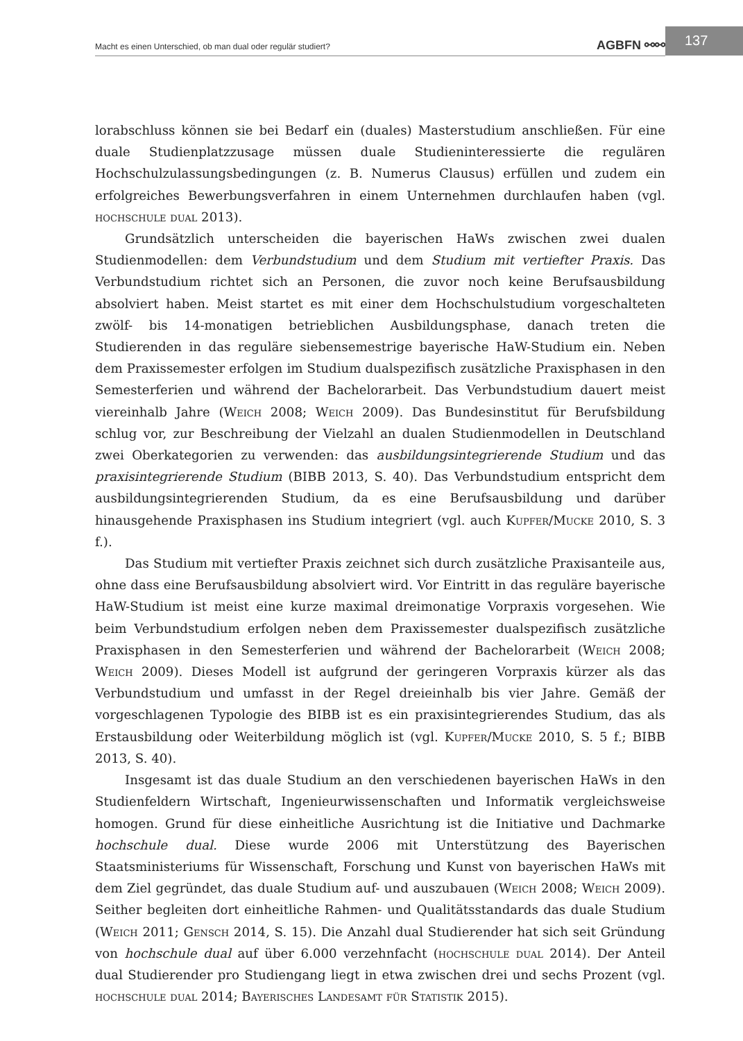Macht es einen Unterschied, ob man dual oder regulär studiert? AGBFN ⚯⚯ 137
lorabschluss können sie bei Bedarf ein (duales) Masterstudium anschließen. Für eine duale Studienplatzzusage müssen duale Studieninteressierte die regulären Hochschulzulassungsbedingungen (z. B. Numerus Clausus) erfüllen und zudem ein erfolgreiches Bewerbungsverfahren in einem Unternehmen durchlaufen haben (vgl. hochschule dual 2013).
Grundsätzlich unterscheiden die bayerischen HaWs zwischen zwei dualen Studienmodellen: dem Verbundstudium und dem Studium mit vertiefter Praxis. Das Verbundstudium richtet sich an Personen, die zuvor noch keine Berufsausbildung absolviert haben. Meist startet es mit einer dem Hochschulstudium vorgeschalteten zwölf- bis 14-monatigen betrieblichen Ausbildungsphase, danach treten die Studierenden in das reguläre siebensemestrige bayerische HaW-Studium ein. Neben dem Praxissemester erfolgen im Studium dualspezifisch zusätzliche Praxisphasen in den Semesterferien und während der Bachelorarbeit. Das Verbundstudium dauert meist viereinhalb Jahre (Weich 2008; Weich 2009). Das Bundesinstitut für Berufsbildung schlug vor, zur Beschreibung der Vielzahl an dualen Studienmodellen in Deutschland zwei Oberkategorien zu verwenden: das ausbildungsintegrierende Studium und das praxisintegrierende Studium (BIBB 2013, S. 40). Das Verbundstudium entspricht dem ausbildungsintegrierenden Studium, da es eine Berufsausbildung und darüber hinausgehende Praxisphasen ins Studium integriert (vgl. auch Kupfer/Mucke 2010, S. 3 f.).
Das Studium mit vertiefter Praxis zeichnet sich durch zusätzliche Praxisanteile aus, ohne dass eine Berufsausbildung absolviert wird. Vor Eintritt in das reguläre bayerische HaW-Studium ist meist eine kurze maximal dreimonatige Vorpraxis vorgesehen. Wie beim Verbundstudium erfolgen neben dem Praxissemester dualspezifisch zusätzliche Praxisphasen in den Semesterferien und während der Bachelorarbeit (Weich 2008; Weich 2009). Dieses Modell ist aufgrund der geringeren Vorpraxis kürzer als das Verbundstudium und umfasst in der Regel dreieinhalb bis vier Jahre. Gemäß der vorgeschlagenen Typologie des BIBB ist es ein praxisintegrierendes Studium, das als Erstausbildung oder Weiterbildung möglich ist (vgl. Kupfer/Mucke 2010, S. 5 f.; BIBB 2013, S. 40).
Insgesamt ist das duale Studium an den verschiedenen bayerischen HaWs in den Studienfeldern Wirtschaft, Ingenieurwissenschaften und Informatik vergleichsweise homogen. Grund für diese einheitliche Ausrichtung ist die Initiative und Dachmarke hochschule dual. Diese wurde 2006 mit Unterstützung des Bayerischen Staatsministeriums für Wissenschaft, Forschung und Kunst von bayerischen HaWs mit dem Ziel gegründet, das duale Studium auf- und auszubauen (Weich 2008; Weich 2009). Seither begleiten dort einheitliche Rahmen- und Qualitätsstandards das duale Studium (Weich 2011; Gensch 2014, S. 15). Die Anzahl dual Studierender hat sich seit Gründung von hochschule dual auf über 6.000 verzehnfacht (hochschule dual 2014). Der Anteil dual Studierender pro Studiengang liegt in etwa zwischen drei und sechs Prozent (vgl. hochschule dual 2014; Bayerisches Landesamt für Statistik 2015).